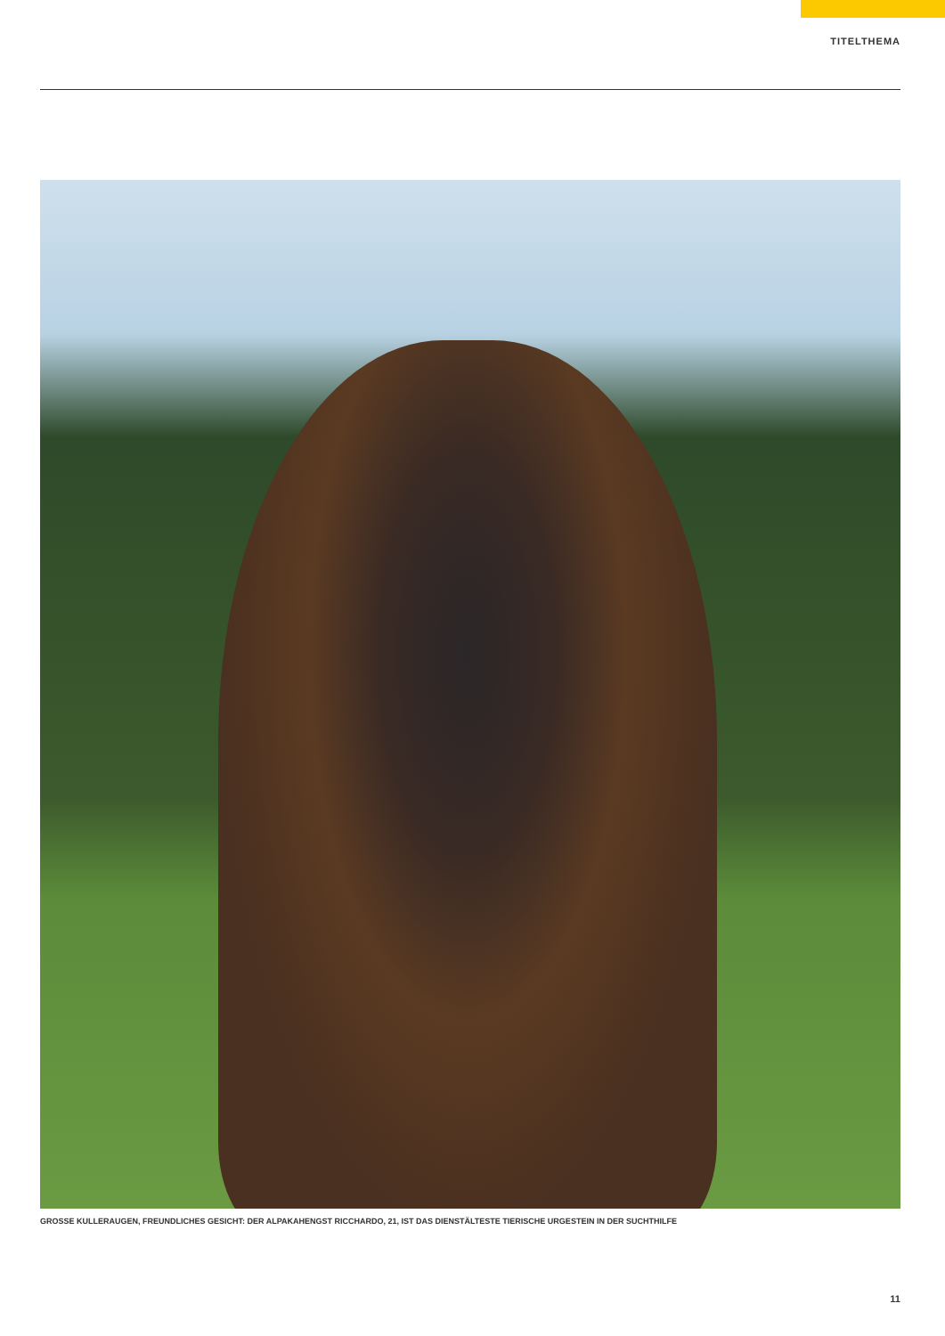TITELTHEMA
GROSSE KULLERAUGEN, FREUNDLICHES GESICHT: DER ALPAKAHENGST RICCHARDO, 21, IST DAS DIENSTÄLTESTE TIERISCHE URGESTEIN IN DER SUCHTHILFE
11